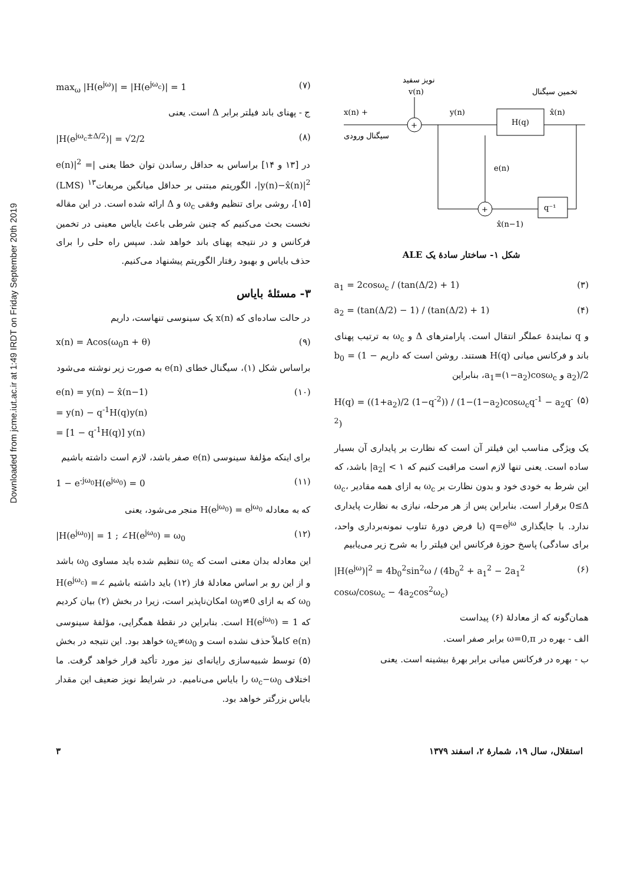Downloaded from jcme.iut.ac.ir at 1:49 IRDT on Friday September 20th 2019
نویز سفید
v(n)
+
x(n) +
سیگنال ورودی
y(n)
H(q)
تخمین سیگنال
x̂(n)
+
e(n)
q⁻¹
x̂(n−1)
شکل ۱- ساختار سادهٔ یک ALE
a<sub>1</sub> = 2cosω<sub>c</sub> / (tan(Δ/2) + 1) (۳)
a<sub>2</sub> = (tan(Δ/2) − 1) / (tan(Δ/2) + 1) (۴)
و q نمایندهٔ عملگر انتقال است. پارامترهای Δ و ω<sub>c</sub> به ترتیب پهنای باند و فرکانس میانی H(q) هستند. روشن است که داریم b<sub>0</sub> = (1 − a<sub>2</sub>)/2 و a<sub>1</sub>=(۱−a<sub>2</sub>)cosω<sub>c</sub>، بنابراین
H(q) = ((1+a<sub>2</sub>)/2 (1−q<sup>-2</sup>)) / (1−(1−a<sub>2</sub>)cosω<sub>c</sub>q<sup>-1</sup> − a<sub>2</sub>q<sup>-2</sup>) (۵)
یک ویژگی مناسب این فیلتر آن است که نظارت بر پایداری آن بسیار ساده است. یعنی تنها لازم است مراقبت کنیم که ۱ > |a<sub>2</sub>| باشد، که این شرط به خودی خود و بدون نظارت بر ω<sub>c</sub> به ازای همه مقادیر ω<sub>c</sub>، 0≤Δ برقرار است. بنابراین پس از هر مرحله، نیازی به نظارت پایداری ندارد. با جایگذاری q=e<sup>jω</sup> (با فرض دورهٔ تناوب نمونه‌برداری واحد، برای سادگی) پاسخ حوزهٔ فرکانس این فیلتر را به شرح زیر می‌یابیم
|H(e<sup>jω</sup>)|<sup>2</sup> = 4b<sub>0</sub><sup>2</sup>sin<sup>2</sup>ω / (4b<sub>0</sub><sup>2</sup> + a<sub>1</sub><sup>2</sup> − 2a<sub>1</sub><sup>2</sup> cosω/cosω<sub>c</sub> − 4a<sub>2</sub>cos<sup>2</sup>ω<sub>c</sub>) (۶)
همان‌گونه که از معادلهٔ (۶) پیداست
الف - بهره در ω=0,π برابر صفر است.
ب - بهره در فرکانس میانی برابر بهرهٔ بیشینه است. یعنی
max<sub>ω</sub> |H(e<sup>jω</sup>)| = |H(e<sup>jω<sub>c</sub></sup>)| = 1 (۷)
ج - پهنای باند فیلتر برابر Δ است. یعنی
|H(e<sup>jω<sub>c</sub>±Δ/2</sup>)| = √2/2 (۸)
در [۱۳ و ۱۴] براساس به حداقل رساندن توان خطا یعنی |e(n)|<sup>2</sup> = |y(n)−x̂(n)|<sup>2</sup>، الگوریتم مبتنی بر حداقل میانگین مربعات<sup>۱۳</sup> (LMS) [۱۵]، روشی برای تنظیم وفقی ω<sub>c</sub> و Δ ارائه شده است. در این مقاله نخست بحث می‌کنیم که چنین شرطی باعث بایاس معینی در تخمین فرکانس و در نتیجه پهنای باند خواهد شد. سپس راه حلی را برای حذف بایاس و بهبود رفتار الگوریتم پیشنهاد می‌کنیم.
۳- مسئلهٔ بایاس
در حالت ساده‌ای که x(n) یک سینوسی تنهاست، داریم
x(n) = Acos(ω<sub>0</sub>n + θ) (۹)
براساس شکل (۱)، سیگنال خطای e(n) به صورت زیر نوشته می‌شود
e(n) = y(n) − x̂(n−1)
= y(n) − q<sup>-1</sup>H(q)y(n)
= [1 − q<sup>-1</sup>H(q)] y(n) (۱۰)
برای اینکه مؤلفهٔ سینوسی e(n) صفر باشد، لازم است داشته باشیم
1 − e<sup>-jω<sub>0</sub></sup>H(e<sup>jω<sub>0</sub></sup>) = 0 (۱۱)
که به معادله H(e<sup>jω<sub>0</sub></sup>) = e<sup>jω<sub>0</sub></sup> منجر می‌شود، یعنی
|H(e<sup>jω<sub>0</sub></sup>)| = 1 ; ∠H(e<sup>jω<sub>0</sub></sup>) = ω<sub>0</sub> (۱۲)
این معادله بدان معنی است که ω<sub>c</sub> تنظیم شده باید مساوی ω<sub>0</sub> باشد و از این رو بر اساس معادلهٔ فاز (۱۲) باید داشته باشیم ∠H(e<sup>jω<sub>c</sub></sup>) = ω<sub>0</sub> که به ازای ω<sub>0</sub>≠0 امکان‌ناپذیر است، زیرا در بخش (۲) بیان کردیم که H(e<sup>jω<sub>0</sub></sup>) = 1 است. بنابراین در نقطهٔ همگرایی، مؤلفهٔ سینوسی e(n) کاملاً حذف نشده است و ω<sub>c</sub>≠ω<sub>0</sub> خواهد بود. این نتیجه در بخش (۵) توسط شبیه‌سازی رایانه‌ای نیز مورد تأکید قرار خواهد گرفت. ما اختلاف ω<sub>c</sub>−ω<sub>0</sub> را بایاس می‌نامیم. در شرایط نویز ضعیف این مقدار بایاس بزرگتر خواهد بود.
استقلال، سال ۱۹، شمارهٔ ۲، اسفند ۱۳۷۹ ۳